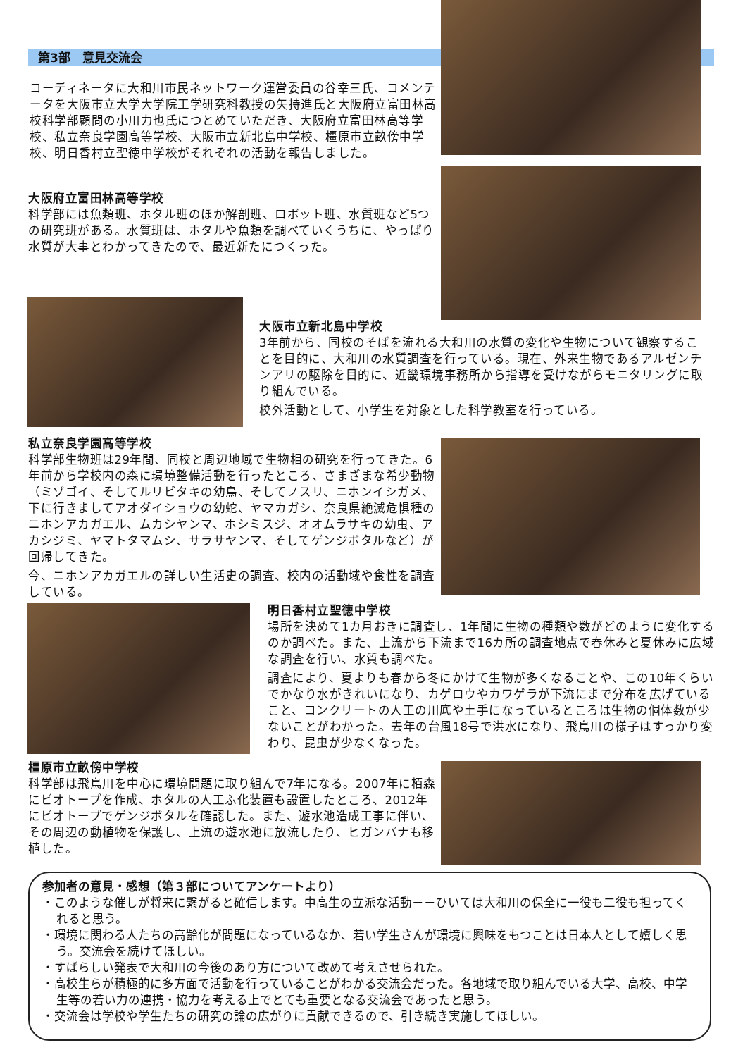第3部　意見交流会
コーディネータに大和川市民ネットワーク運営委員の谷幸三氏、コメンテータを大阪市立大学大学院工学研究科教授の矢持進氏と大阪府立富田林高校科学部顧問の小川力也氏につとめていただき、大阪府立富田林高等学校、私立奈良学園高等学校、大阪市立新北島中学校、橿原市立畝傍中学校、明日香村立聖徳中学校がそれぞれの活動を報告しました。
大阪府立富田林高等学校
科学部には魚類班、ホタル班のほか解剖班、ロボット班、水質班など5つの研究班がある。水質班は、ホタルや魚類を調べていくうちに、やっぱり水質が大事とわかってきたので、最近新たにつくった。
大阪市立新北島中学校
3年前から、同校のそばを流れる大和川の水質の変化や生物について観察することを目的に、大和川の水質調査を行っている。現在、外来生物であるアルゼンチンアリの駆除を目的に、近畿環境事務所から指導を受けながらモニタリングに取り組んでいる。
校外活動として、小学生を対象とした科学教室を行っている。
私立奈良学園高等学校
科学部生物班は29年間、同校と周辺地域で生物相の研究を行ってきた。6年前から学校内の森に環境整備活動を行ったところ、さまざまな希少動物（ミゾゴイ、そしてルリビタキの幼鳥、そしてノスリ、ニホンイシガメ、下に行きましてアオダイショウの幼蛇、ヤマカガシ、奈良県絶滅危惧種のニホンアカガエル、ムカシヤンマ、ホシミスジ、オオムラサキの幼虫、アカシジミ、ヤマトタマムシ、サラサヤンマ、そしてゲンジボタルなど）が回帰してきた。
今、ニホンアカガエルの詳しい生活史の調査、校内の活動域や食性を調査している。
明日香村立聖徳中学校
場所を決めて1カ月おきに調査し、1年間に生物の種類や数がどのように変化するのか調べた。また、上流から下流まで16カ所の調査地点で春休みと夏休みに広域な調査を行い、水質も調べた。
調査により、夏よりも春から冬にかけて生物が多くなることや、この10年くらいでかなり水がきれいになり、カゲロウやカワゲラが下流にまで分布を広げていること、コンクリートの人工の川底や土手になっているところは生物の個体数が少ないことがわかった。去年の台風18号で洪水になり、飛鳥川の様子はすっかり変わり、昆虫が少なくなった。
橿原市立畝傍中学校
科学部は飛鳥川を中心に環境問題に取り組んで7年になる。2007年に栢森にビオトープを作成、ホタルの人工ふ化装置も設置したところ、2012年にビオトープでゲンジボタルを確認した。また、遊水池造成工事に伴い、その周辺の動植物を保護し、上流の遊水池に放流したり、ヒガンバナも移植した。
参加者の意見・感想（第３部についてアンケートより）
・このような催しが将来に繋がると確信します。中高生の立派な活動－－ひいては大和川の保全に一役も二役も担ってくれると思う。
・環境に関わる人たちの高齢化が問題になっているなか、若い学生さんが環境に興味をもつことは日本人として嬉しく思う。交流会を続けてほしい。
・すばらしい発表で大和川の今後のあり方について改めて考えさせられた。
・高校生らが積極的に多方面で活動を行っていることがわかる交流会だった。各地域で取り組んでいる大学、高校、中学生等の若い力の連携・協力を考える上でとても重要となる交流会であったと思う。
・交流会は学校や学生たちの研究の論の広がりに貢献できるので、引き続き実施してほしい。